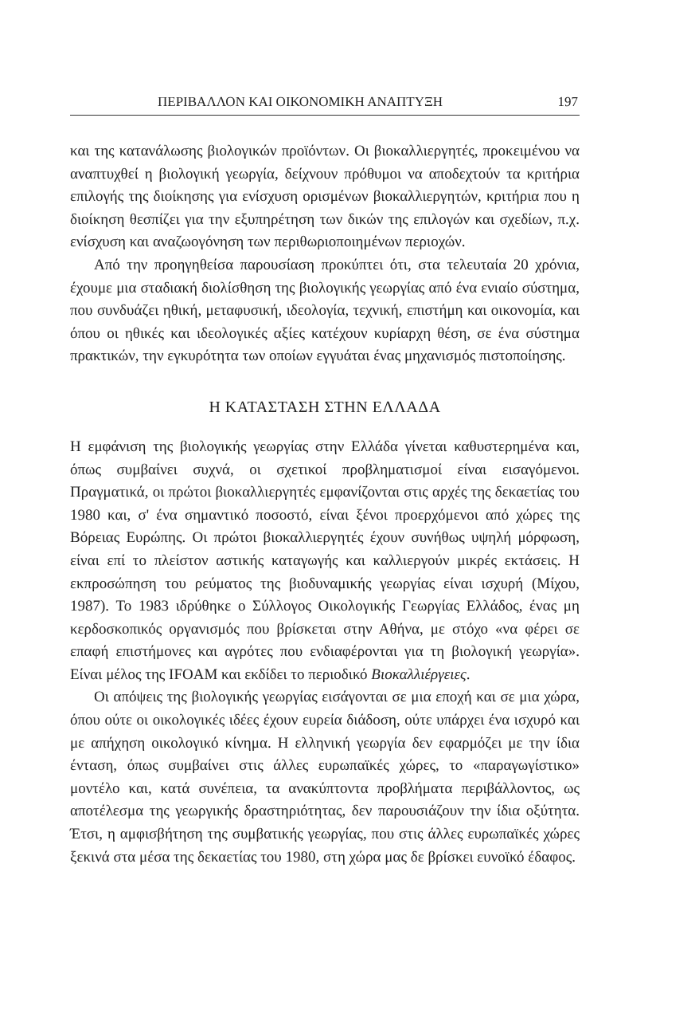ΠΕΡΙΒΑΛΛΟΝ ΚΑΙ ΟΙΚΟΝΟΜΙΚΗ ΑΝΑΠΤΥΞΗ 197
και της κατανάλωσης βιολογικών προϊόντων. Οι βιοκαλλιεργητές, προκειμένου να αναπτυχθεί η βιολογική γεωργία, δείχνουν πρόθυμοι να αποδεχτούν τα κριτήρια επιλογής της διοίκησης για ενίσχυση ορισμένων βιοκαλλιεργητών, κριτήρια που η διοίκηση θεσπίζει για την εξυπηρέτηση των δικών της επιλογών και σχεδίων, π.χ. ενίσχυση και αναζωογόνηση των περιθωριοποιημένων περιοχών.
Από την προηγηθείσα παρουσίαση προκύπτει ότι, στα τελευταία 20 χρόνια, έχουμε μια σταδιακή διολίσθηση της βιολογικής γεωργίας από ένα ενιαίο σύστημα, που συνδυάζει ηθική, μεταφυσική, ιδεολογία, τεχνική, επιστήμη και οικονομία, και όπου οι ηθικές και ιδεολογικές αξίες κατέχουν κυρίαρχη θέση, σε ένα σύστημα πρακτικών, την εγκυρότητα των οποίων εγγυάται ένας μηχανισμός πιστοποίησης.
Η ΚΑΤΑΣΤΑΣΗ ΣΤΗΝ ΕΛΛΑΔΑ
Η εμφάνιση της βιολογικής γεωργίας στην Ελλάδα γίνεται καθυστερημένα και, όπως συμβαίνει συχνά, οι σχετικοί προβληματισμοί είναι εισαγόμενοι. Πραγματικά, οι πρώτοι βιοκαλλιεργητές εμφανίζονται στις αρχές της δεκαετίας του 1980 και, σ' ένα σημαντικό ποσοστό, είναι ξένοι προερχόμενοι από χώρες της Βόρειας Ευρώπης. Οι πρώτοι βιοκαλλιεργητές έχουν συνήθως υψηλή μόρφωση, είναι επί το πλείστον αστικής καταγωγής και καλλιεργούν μικρές εκτάσεις. Η εκπροσώπηση του ρεύματος της βιοδυναμικής γεωργίας είναι ισχυρή (Μίχου, 1987). Το 1983 ιδρύθηκε ο Σύλλογος Οικολογικής Γεωργίας Ελλάδος, ένας μη κερδοσκοπικός οργανισμός που βρίσκεται στην Αθήνα, με στόχο «να φέρει σε επαφή επιστήμονες και αγρότες που ενδιαφέρονται για τη βιολογική γεωργία». Είναι μέλος της IFOAM και εκδίδει το περιοδικό Βιοκαλλιέργειες.
Οι απόψεις της βιολογικής γεωργίας εισάγονται σε μια εποχή και σε μια χώρα, όπου ούτε οι οικολογικές ιδέες έχουν ευρεία διάδοση, ούτε υπάρχει ένα ισχυρό και με απήχηση οικολογικό κίνημα. Η ελληνική γεωργία δεν εφαρμόζει με την ίδια ένταση, όπως συμβαίνει στις άλλες ευρωπαϊκές χώρες, το «παραγωγίστικο» μοντέλο και, κατά συνέπεια, τα ανακύπτοντα προβλήματα περιβάλλοντος, ως αποτέλεσμα της γεωργικής δραστηριότητας, δεν παρουσιάζουν την ίδια οξύτητα. Έτσι, η αμφισβήτηση της συμβατικής γεωργίας, που στις άλλες ευρωπαϊκές χώρες ξεκινά στα μέσα της δεκαετίας του 1980, στη χώρα μας δε βρίσκει ευνοϊκό έδαφος.